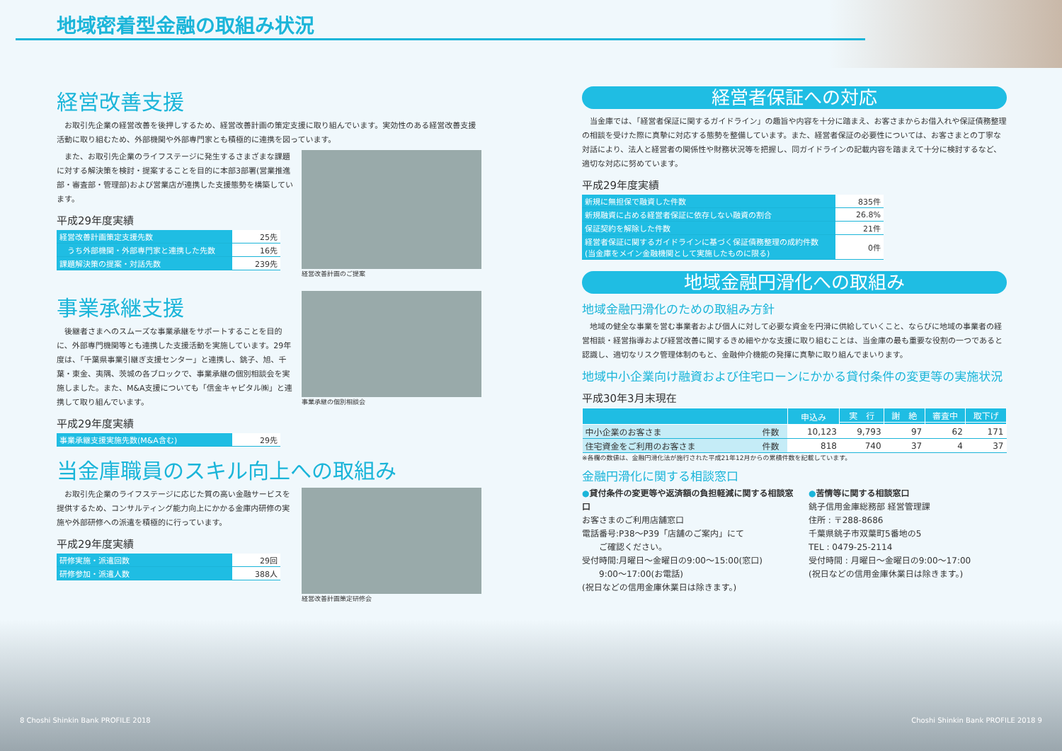地域密着型金融の取組み状況
経営改善支援
　お取引先企業の経営改善を後押しするため、経営改善計画の策定支援に取り組んでいます。実効性のある経営改善支援活動に取り組むため、外部機関や外部専門家とも積極的に連携を図っています。
　また、お取引先企業のライフステージに発生するさまざまな課題に対する解決策を検討・提案することを目的に本部3部署(営業推進部・審査部・管理部)および営業店が連携した支援態勢を構築しています。
平成29年度実績
| 経営改善計画策定支援先数 | 25先 |
| うち外部機関・外部専門家と連携した先数 | 16先 |
| 課題解決策の提案・対話先数 | 239先 |
経営改善計画のご提案
事業承継支援
　後継者さまへのスムーズな事業承継をサポートすることを目的に、外部専門機関等とも連携した支援活動を実施しています。29年度は、「千葉県事業引継ぎ支援センター」と連携し、銚子、旭、千葉・東金、夷隅、茨城の各ブロックで、事業承継の個別相談会を実施しました。また、M&A支援についても「信金キャピタル㈱」と連携して取り組んでいます。
平成29年度実績
| 事業承継支援実施先数(M&A含む) | 29先 |
事業承継の個別相談会
当金庫職員のスキル向上への取組み
　お取引先企業のライフステージに応じた質の高い金融サービスを提供するため、コンサルティング能力向上にかかる金庫内研修の実施や外部研修への派遣を積極的に行っています。
平成29年度実績
| 研修実施・派遣回数 | 29回 |
| 研修参加・派遣人数 | 388人 |
経営改善計画策定研修会
経営者保証への対応
　当金庫では、「経営者保証に関するガイドライン」の趣旨や内容を十分に踏まえ、お客さまからお借入れや保証債務整理の相談を受けた際に真摯に対応する態勢を整備しています。また、経営者保証の必要性については、お客さまとの丁寧な対話により、法人と経営者の関係性や財務状況等を把握し、同ガイドラインの記載内容を踏まえて十分に検討するなど、適切な対応に努めています。
平成29年度実績
| 新規に無担保で融資した件数 | 835件 |
| 新規融資に占める経営者保証に依存しない融資の割合 | 26.8% |
| 保証契約を解除した件数 | 21件 |
| 経営者保証に関するガイドラインに基づく保証債務整理の成約件数 (当金庫をメイン金融機関として実施したものに限る) | 0件 |
地域金融円滑化への取組み
地域金融円滑化のための取組み方針
　地域の健全な事業を営む事業者および個人に対して必要な資金を円滑に供給していくこと、ならびに地域の事業者の経営相談・経営指導および経営改善に関するきめ細やかな支援に取り組むことは、当金庫の最も重要な役割の一つであると認識し、適切なリスク管理体制のもと、金融仲介機能の発揮に真摯に取り組んでまいります。
地域中小企業向け融資および住宅ローンにかかる貸付条件の変更等の実施状況
平成30年3月末現在
| | | 申込み | 実 行 | 謝 絶 | 審査中 | 取下げ |
| --- | --- | --- | --- | --- | --- | --- |
| 中小企業のお客さま | 件数 | 10,123 | 9,793 | 97 | 62 | 171 |
| 住宅資金をご利用のお客さま | 件数 | 818 | 740 | 37 | 4 | 37 |
※各欄の数値は、金融円滑化法が施行された平成21年12月からの累積件数を記載しています。
金融円滑化に関する相談窓口
●貸付条件の変更等や返済額の負担軽減に関する相談窓口
お客さまのご利用店舗窓口
電話番号:P38〜P39「店舗のご案内」にて
　　ご確認ください。
受付時間:月曜日〜金曜日の9:00〜15:00(窓口)
　　9:00〜17:00(お電話)
(祝日などの信用金庫休業日は除きます。)
●苦情等に関する相談窓口
銚子信用金庫総務部 経営管理課
住所 : 〒288-8686
千葉県銚子市双葉町5番地の5
TEL : 0479-25-2114
受付時間 : 月曜日〜金曜日の9:00〜17:00
(祝日などの信用金庫休業日は除きます。)
8 Choshi Shinkin Bank PROFILE 2018
Choshi Shinkin Bank PROFILE 2018 9